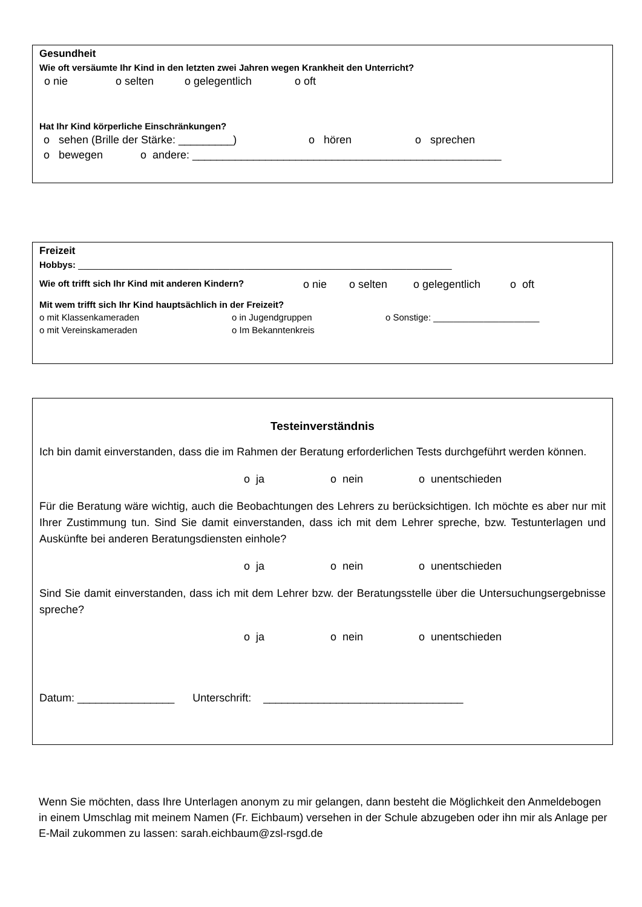Gesundheit
Wie oft versäumte Ihr Kind in den letzten zwei Jahren wegen Krankheit den Unterricht?
o nie o selten o gelegentlich o oft
Hat Ihr Kind körperliche Einschränkungen?
o sehen (Brille der Stärke: _________) o hören o sprechen
o bewegen o andere: ___________________________________________________
Freizeit
Hobbys: __________________________________________________________________________
Wie oft trifft sich Ihr Kind mit anderen Kindern? o nie o selten o gelegentlich o oft
Mit wem trifft sich Ihr Kind hauptsächlich in der Freizeit?
o mit Klassenkameraden o in Jugendgruppen o Sonstige: _____________________
o mit Vereinskameraden o Im Bekanntenkreis
Testeinverständnis
Ich bin damit einverstanden, dass die im Rahmen der Beratung erforderlichen Tests durchgeführt werden können.
o ja o nein o unentschieden
Für die Beratung wäre wichtig, auch die Beobachtungen des Lehrers zu berücksichtigen. Ich möchte es aber nur mit Ihrer Zustimmung tun. Sind Sie damit einverstanden, dass ich mit dem Lehrer spreche, bzw. Testunterlagen und Auskünfte bei anderen Beratungsdiensten einhole?
o ja o nein o unentschieden
Sind Sie damit einverstanden, dass ich mit dem Lehrer bzw. der Beratungsstelle über die Untersuchungsergebnisse spreche?
o ja o nein o unentschieden
Datum: ________________ Unterschrift: _________________________________
Wenn Sie möchten, dass Ihre Unterlagen anonym zu mir gelangen, dann besteht die Möglichkeit den Anmeldebogen in einem Umschlag mit meinem Namen (Fr. Eichbaum) versehen in der Schule abzugeben oder ihn mir als Anlage per E-Mail zukommen zu lassen: sarah.eichbaum@zsl-rsgd.de